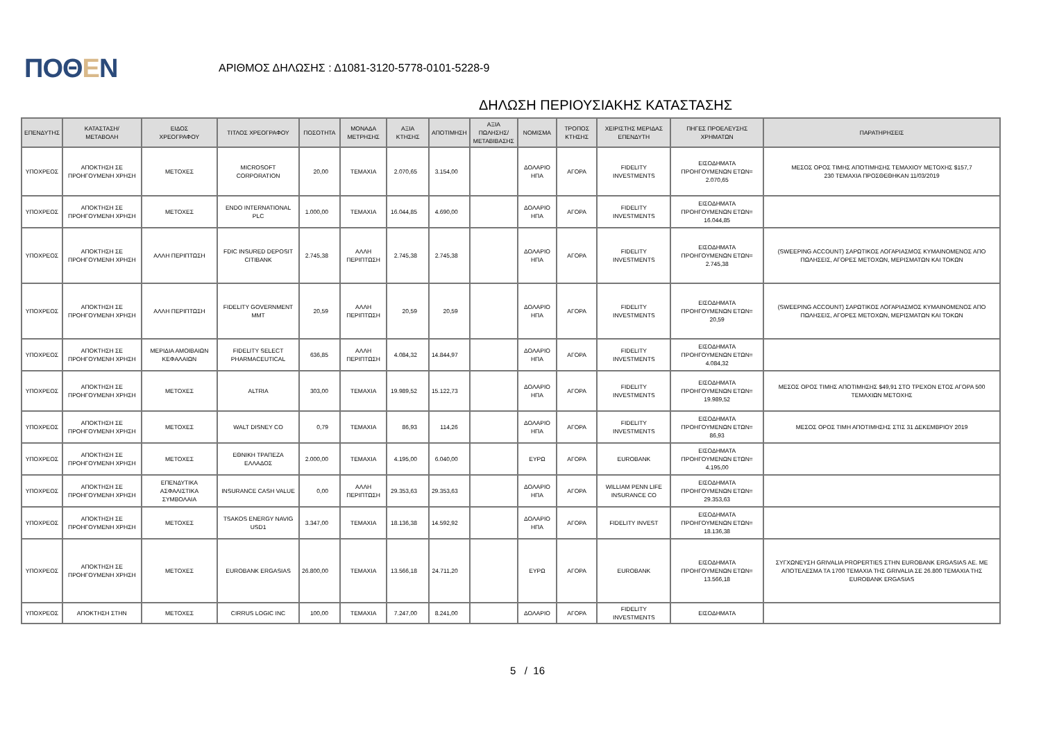ΠΟΘΕΝ
ΑΡΙΘΜΟΣ ΔΗΛΩΣΗΣ : Δ1081-3120-5778-0101-5228-9
ΔΗΛΩΣΗ ΠΕΡΙΟΥΣΙΑΚΗΣ ΚΑΤΑΣΤΑΣΗΣ
| ΕΠΕΝΔΥΤΗΣ | ΚΑΤΑΣΤΑΣΗ/ ΜΕΤΑΒΟΛΗ | ΕΙΔΟΣ ΧΡΕΟΓΡΑΦΟΥ | ΤΙΤΛΟΣ ΧΡΕΟΓΡΑΦΟΥ | ΠΟΣΟΤΗΤΑ | ΜΟΝΑΔΑ ΜΕΤΡΗΣΗΣ | ΑΞΙΑ ΚΤΗΣΗΣ | ΑΠΟΤΙΜΗΣΗ | ΑΞΙΑ ΠΩΛΗΣΗΣ/ ΜΕΤΑΒΙΒΑΣΗΣ | ΝΟΜΙΣΜΑ | ΤΡΟΠΟΣ ΚΤΗΣΗΣ | ΧΕΙΡΙΣΤΗΣ ΜΕΡΙΔΑΣ ΕΠΕΝΔΥΤΗ | ΠΗΓΕΣ ΠΡΟΕΛΕΥΣΗΣ ΧΡΗΜΑΤΩΝ | ΠΑΡΑΤΗΡΗΣΕΙΣ |
| --- | --- | --- | --- | --- | --- | --- | --- | --- | --- | --- | --- | --- | --- |
| ΥΠΟΧΡΕΟΣ | ΑΠΟΚΤΗΣΗ ΣΕ ΠΡΟΗΓΟΥΜΕΝΗ ΧΡΗΣΗ | ΜΕΤΟΧΕΣ | MICROSOFT CORPORATION | 20,00 | ΤΕΜΑΧΙΑ | 2.070,65 | 3.154,00 | | ΔΟΛΑΡΙΟ ΗΠΑ | ΑΓΟΡΑ | FIDELITY INVESTMENTS | ΕΙΣΟΔΗΜΑΤΑ ΠΡΟΗΓΟΥΜΕΝΩΝ ΕΤΩΝ= 2.070,65 | ΜΕΣΟΣ ΟΡΟΣ ΤΙΜΗΣ ΑΠΟΤΙΜΗΣΗΣ ΤΕΜΑΧΙΟΥ ΜΕΤΟΧΗΣ $157,7 230 ΤΕΜΑΧΙΑ ΠΡΟΣΘΕΘΗΚΑΝ 11/03/2019 |
| ΥΠΟΧΡΕΟΣ | ΑΠΟΚΤΗΣΗ ΣΕ ΠΡΟΗΓΟΥΜΕΝΗ ΧΡΗΣΗ | ΜΕΤΟΧΕΣ | ENDO INTERNATIONAL PLC | 1.000,00 | ΤΕΜΑΧΙΑ | 16.044,85 | 4.690,00 | | ΔΟΛΑΡΙΟ ΗΠΑ | ΑΓΟΡΑ | FIDELITY INVESTMENTS | ΕΙΣΟΔΗΜΑΤΑ ΠΡΟΗΓΟΥΜΕΝΩΝ ΕΤΩΝ= 16.044,85 | |
| ΥΠΟΧΡΕΟΣ | ΑΠΟΚΤΗΣΗ ΣΕ ΠΡΟΗΓΟΥΜΕΝΗ ΧΡΗΣΗ | ΑΛΛΗ ΠΕΡΙΠΤΩΣΗ | FDIC INSURED DEPOSIT CITIBANK | 2.745,38 | ΑΛΛΗ ΠΕΡΙΠΤΩΣΗ | 2.745,38 | 2.745,38 | | ΔΟΛΑΡΙΟ ΗΠΑ | ΑΓΟΡΑ | FIDELITY INVESTMENTS | ΕΙΣΟΔΗΜΑΤΑ ΠΡΟΗΓΟΥΜΕΝΩΝ ΕΤΩΝ= 2.745,38 | (SWEEPING ACCOUNT) ΣΑΡΩΤΙΚΟΣ ΛΟΓΑΡΙΑΣΜΟΣ ΚΥΜΑΙΝΟΜΕΝΟΣ ΑΠΟ ΠΩΛΗΣΕΙΣ, ΑΓΟΡΕΣ ΜΕΤΟΧΩΝ, ΜΕΡΙΣΜΑΤΩΝ ΚΑΙ ΤΟΚΩΝ |
| ΥΠΟΧΡΕΟΣ | ΑΠΟΚΤΗΣΗ ΣΕ ΠΡΟΗΓΟΥΜΕΝΗ ΧΡΗΣΗ | ΑΛΛΗ ΠΕΡΙΠΤΩΣΗ | FIDELITY GOVERNMENT MMT | 20,59 | ΑΛΛΗ ΠΕΡΙΠΤΩΣΗ | 20,59 | 20,59 | | ΔΟΛΑΡΙΟ ΗΠΑ | ΑΓΟΡΑ | FIDELITY INVESTMENTS | ΕΙΣΟΔΗΜΑΤΑ ΠΡΟΗΓΟΥΜΕΝΩΝ ΕΤΩΝ= 20,59 | (SWEEPING ACCOUNT) ΣΑΡΩΤΙΚΟΣ ΛΟΓΑΡΙΑΣΜΟΣ ΚΥΜΑΙΝΟΜΕΝΟΣ ΑΠΟ ΠΩΛΗΣΕΙΣ, ΑΓΟΡΕΣ ΜΕΤΟΧΩΝ, ΜΕΡΙΣΜΑΤΩΝ ΚΑΙ ΤΟΚΩΝ |
| ΥΠΟΧΡΕΟΣ | ΑΠΟΚΤΗΣΗ ΣΕ ΠΡΟΗΓΟΥΜΕΝΗ ΧΡΗΣΗ | ΜΕΡΙΔΙΑ ΑΜΟΙΒΑΙΩΝ ΚΕΦΑΛΑΙΩΝ | FIDELITY SELECT PHARMACEUTICAL | 636,85 | ΑΛΛΗ ΠΕΡΙΠΤΩΣΗ | 4.084,32 | 14.844,97 | | ΔΟΛΑΡΙΟ ΗΠΑ | ΑΓΟΡΑ | FIDELITY INVESTMENTS | ΕΙΣΟΔΗΜΑΤΑ ΠΡΟΗΓΟΥΜΕΝΩΝ ΕΤΩΝ= 4.084,32 | |
| ΥΠΟΧΡΕΟΣ | ΑΠΟΚΤΗΣΗ ΣΕ ΠΡΟΗΓΟΥΜΕΝΗ ΧΡΗΣΗ | ΜΕΤΟΧΕΣ | ALTRIA | 303,00 | ΤΕΜΑΧΙΑ | 19.989,52 | 15.122,73 | | ΔΟΛΑΡΙΟ ΗΠΑ | ΑΓΟΡΑ | FIDELITY INVESTMENTS | ΕΙΣΟΔΗΜΑΤΑ ΠΡΟΗΓΟΥΜΕΝΩΝ ΕΤΩΝ= 19.989,52 | ΜΕΣΟΣ ΟΡΟΣ ΤΙΜΗΣ ΑΠΟΤΙΜΗΣΗΣ $49,91 ΣΤΟ ΤΡΕΧΟΝ ΕΤΟΣ ΑΓΟΡΑ 500 ΤΕΜΑΧΙΩΝ ΜΕΤΟΧΗΣ |
| ΥΠΟΧΡΕΟΣ | ΑΠΟΚΤΗΣΗ ΣΕ ΠΡΟΗΓΟΥΜΕΝΗ ΧΡΗΣΗ | ΜΕΤΟΧΕΣ | WALT DISNEY CO | 0,79 | ΤΕΜΑΧΙΑ | 86,93 | 114,26 | | ΔΟΛΑΡΙΟ ΗΠΑ | ΑΓΟΡΑ | FIDELITY INVESTMENTS | ΕΙΣΟΔΗΜΑΤΑ ΠΡΟΗΓΟΥΜΕΝΩΝ ΕΤΩΝ= 86,93 | ΜΕΣΟΣ ΟΡΟΣ ΤΙΜΗ ΑΠΟΤΙΜΗΣΗΣ ΣΤΙΣ 31 ΔΕΚΕΜΒΡΙΟΥ 2019 |
| ΥΠΟΧΡΕΟΣ | ΑΠΟΚΤΗΣΗ ΣΕ ΠΡΟΗΓΟΥΜΕΝΗ ΧΡΗΣΗ | ΜΕΤΟΧΕΣ | ΕΘΝΙΚΗ ΤΡΑΠΕΖΑ ΕΛΛΑΔΟΣ | 2.000,00 | ΤΕΜΑΧΙΑ | 4.195,00 | 6.040,00 | | ΕΥΡΩ | ΑΓΟΡΑ | EUROBANK | ΕΙΣΟΔΗΜΑΤΑ ΠΡΟΗΓΟΥΜΕΝΩΝ ΕΤΩΝ= 4.195,00 | |
| ΥΠΟΧΡΕΟΣ | ΑΠΟΚΤΗΣΗ ΣΕ ΠΡΟΗΓΟΥΜΕΝΗ ΧΡΗΣΗ | ΕΠΕΝΔΥΤΙΚΑ ΑΣΦΑΛΙΣΤΙΚΑ ΣΥΜΒΟΛΑΙΑ | INSURANCE CASH VALUE | 0,00 | ΑΛΛΗ ΠΕΡΙΠΤΩΣΗ | 29.353,63 | 29.353,63 | | ΔΟΛΑΡΙΟ ΗΠΑ | ΑΓΟΡΑ | WILLIAM PENN LIFE INSURANCE CO | ΕΙΣΟΔΗΜΑΤΑ ΠΡΟΗΓΟΥΜΕΝΩΝ ΕΤΩΝ= 29.353,63 | |
| ΥΠΟΧΡΕΟΣ | ΑΠΟΚΤΗΣΗ ΣΕ ΠΡΟΗΓΟΥΜΕΝΗ ΧΡΗΣΗ | ΜΕΤΟΧΕΣ | TSAKOS ENERGY NAVIG USD1 | 3.347,00 | ΤΕΜΑΧΙΑ | 18.136,38 | 14.592,92 | | ΔΟΛΑΡΙΟ ΗΠΑ | ΑΓΟΡΑ | FIDELITY INVEST | ΕΙΣΟΔΗΜΑΤΑ ΠΡΟΗΓΟΥΜΕΝΩΝ ΕΤΩΝ= 18.136,38 | |
| ΥΠΟΧΡΕΟΣ | ΑΠΟΚΤΗΣΗ ΣΕ ΠΡΟΗΓΟΥΜΕΝΗ ΧΡΗΣΗ | ΜΕΤΟΧΕΣ | EUROBANK ERGASIAS | 26.800,00 | ΤΕΜΑΧΙΑ | 13.566,18 | 24.711,20 | | ΕΥΡΩ | ΑΓΟΡΑ | EUROBANK | ΕΙΣΟΔΗΜΑΤΑ ΠΡΟΗΓΟΥΜΕΝΩΝ ΕΤΩΝ= 13.566,18 | ΣΥΓΧΩΝΕΥΣΗ GRIVALIA PROPERTIES ΣΤΗΝ EUROBANK ERGASIAS AE. ΜΕ ΑΠΟΤΕΛΕΣΜΑ ΤΑ 1700 ΤΕΜΑΧΙΑ ΤΗΣ GRIVALIA ΣΕ 26.800 ΤΕΜΑΧΙΑ ΤΗΣ EUROBANK ERGASIAS |
| ΥΠΟΧΡΕΟΣ | ΑΠΟΚΤΗΣΗ ΣΤΗΝ | ΜΕΤΟΧΕΣ | CIRRUS LOGIC INC | 100,00 | ΤΕΜΑΧΙΑ | 7.247,00 | 8.241,00 | | ΔΟΛΑΡΙΟ | ΑΓΟΡΑ | FIDELITY INVESTMENTS | ΕΙΣΟΔΗΜΑΤΑ | |
5 / 16